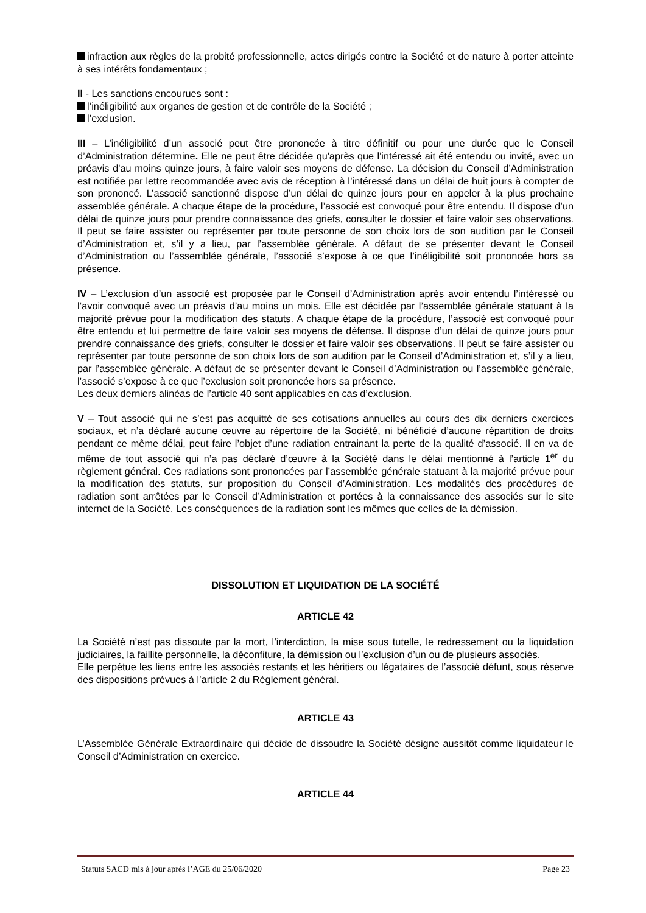infraction aux règles de la probité professionnelle, actes dirigés contre la Société et de nature à porter atteinte à ses intérêts fondamentaux ;
II - Les sanctions encourues sont :
l’inéligibilité aux organes de gestion et de contrôle de la Société ;
l’exclusion.
III – L’inéligibilité d’un associé peut être prononcée à titre définitif ou pour une durée que le Conseil d’Administration détermine. Elle ne peut être décidée qu'après que l'intéressé ait été entendu ou invité, avec un préavis d'au moins quinze jours, à faire valoir ses moyens de défense. La décision du Conseil d’Administration est notifiée par lettre recommandée avec avis de réception à l’intéressé dans un délai de huit jours à compter de son prononcé. L’associé sanctionné dispose d’un délai de quinze jours pour en appeler à la plus prochaine assemblée générale. A chaque étape de la procédure, l’associé est convoqué pour être entendu. Il dispose d’un délai de quinze jours pour prendre connaissance des griefs, consulter le dossier et faire valoir ses observations. Il peut se faire assister ou représenter par toute personne de son choix lors de son audition par le Conseil d’Administration et, s’il y a lieu, par l’assemblée générale. A défaut de se présenter devant le Conseil d’Administration ou l’assemblée générale, l’associé s’expose à ce que l’inéligibilité soit prononcée hors sa présence.
IV – L’exclusion d’un associé est proposée par le Conseil d’Administration après avoir entendu l’intéressé ou l’avoir convoqué avec un préavis d’au moins un mois. Elle est décidée par l’assemblée générale statuant à la majorité prévue pour la modification des statuts. A chaque étape de la procédure, l’associé est convoqué pour être entendu et lui permettre de faire valoir ses moyens de défense. Il dispose d’un délai de quinze jours pour prendre connaissance des griefs, consulter le dossier et faire valoir ses observations. Il peut se faire assister ou représenter par toute personne de son choix lors de son audition par le Conseil d’Administration et, s’il y a lieu, par l’assemblée générale. A défaut de se présenter devant le Conseil d’Administration ou l’assemblée générale, l’associé s’expose à ce que l’exclusion soit prononcée hors sa présence.
Les deux derniers alinéas de l’article 40 sont applicables en cas d’exclusion.
V – Tout associé qui ne s’est pas acquitté de ses cotisations annuelles au cours des dix derniers exercices sociaux, et n’a déclaré aucune œuvre au répertoire de la Société, ni bénéficié d’aucune répartition de droits pendant ce même délai, peut faire l’objet d’une radiation entrainant la perte de la qualité d’associé. Il en va de même de tout associé qui n’a pas déclaré d’œuvre à la Société dans le délai mentionné à l’article 1<sup>er</sup> du règlement général. Ces radiations sont prononcées par l’assemblée générale statuant à la majorité prévue pour la modification des statuts, sur proposition du Conseil d’Administration. Les modalités des procédures de radiation sont arrêtées par le Conseil d’Administration et portées à la connaissance des associés sur le site internet de la Société. Les conséquences de la radiation sont les mêmes que celles de la démission.
DISSOLUTION ET LIQUIDATION DE LA SOCIÉTÉ
ARTICLE 42
La Société n’est pas dissoute par la mort, l’interdiction, la mise sous tutelle, le redressement ou la liquidation judiciaires, la faillite personnelle, la déconfiture, la démission ou l’exclusion d’un ou de plusieurs associés.
Elle perpétue les liens entre les associés restants et les héritiers ou légataires de l’associé défunt, sous réserve des dispositions prévues à l’article 2 du Règlement général.
ARTICLE 43
L’Assemblée Générale Extraordinaire qui décide de dissoudre la Société désigne aussitôt comme liquidateur le Conseil d’Administration en exercice.
ARTICLE 44
Statuts SACD mis à jour après l’AGE du 25/06/2020 Page 23